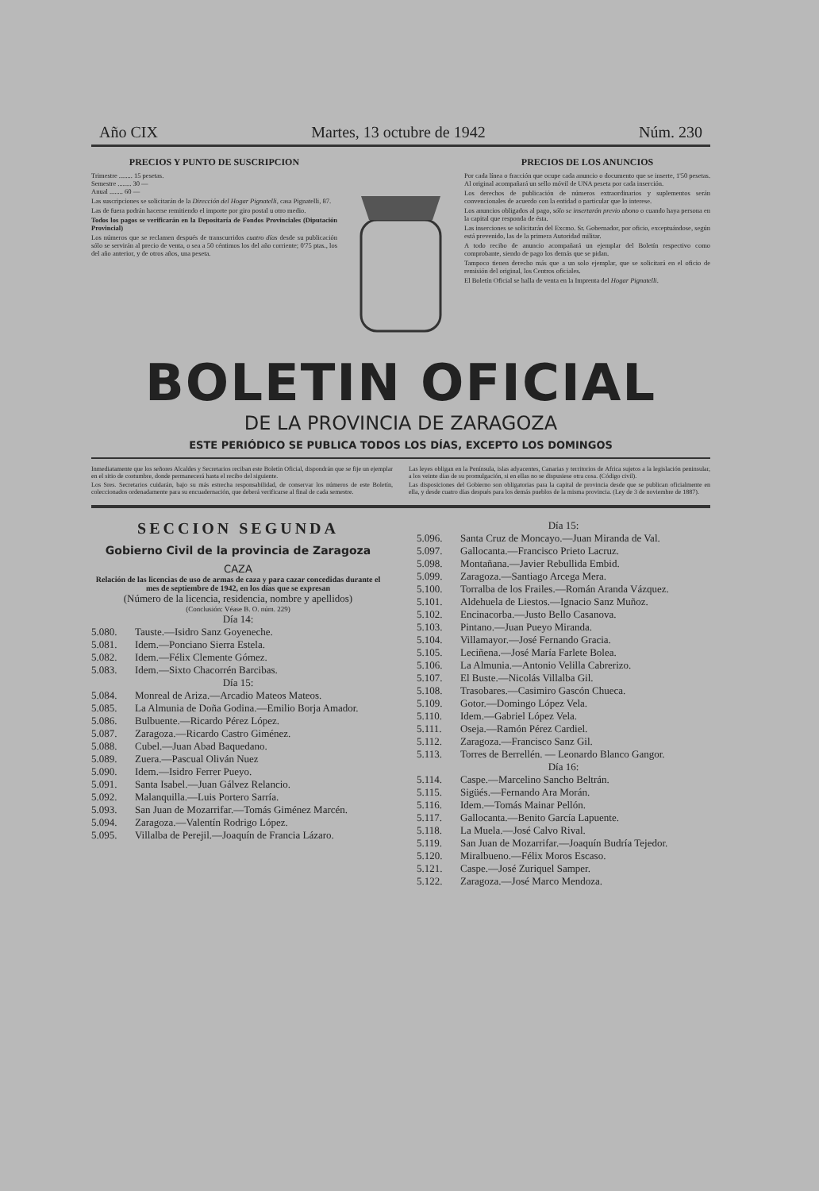Año CIX Martes, 13 octubre de 1942 Núm. 230
PRECIOS Y PUNTO DE SUSCRIPCION
Trimestre ........ 15 pesetas.
Semestre ........ 30 —
Anual ........ 60 —
Las suscripciones se solicitarán de la Dirección del Hogar Pignatelli, casa Pignatelli, 87.
Las de fuera podrán hacerse remitiendo el importe por giro postal u otro medio.
Todos los pagos se verificarán en la Depositaría de Fondos Provinciales (Diputación Provincial)
Los números que se reclamen después de transcurridos cuatro días desde su publicación sólo se servirán al precio de venta, o sea a 50 céntimos los del año corriente; 0'75 ptas., los del año anterior, y de otros años, una peseta.
PRECIOS DE LOS ANUNCIOS
Por cada línea o fracción que ocupe cada anuncio o documento que se inserte, 1'50 pesetas. Al original acompañará un sello móvil de UNA peseta por cada inserción.
Los derechos de publicación de números extraordinarios y suplementos serán convencionales de acuerdo con la entidad o particular que lo interese.
Los anuncios obligados al pago, sólo se insertarán previo abono o cuando haya persona en la capital que responda de ésta.
Las inserciones se solicitarán del Excmo. Sr. Gobernador, por oficio, exceptuándose, según está prevenido, las de la primera Autoridad militar.
A todo recibo de anuncio acompañará un ejemplar del Boletín respectivo como comprobante, siendo de pago los demás que se pidan.
Tampoco tienen derecho más que a un solo ejemplar, que se solicitará en el oficio de remisión del original, los Centros oficiales.
El Boletín Oficial se halla de venta en la Imprenta del Hogar Pignatelli.
BOLETIN OFICIAL
DE LA PROVINCIA DE ZARAGOZA
ESTE PERIÓDICO SE PUBLICA TODOS LOS DÍAS, EXCEPTO LOS DOMINGOS
Inmediatamente que los señores Alcaldes y Secretarios reciban este Boletín Oficial, dispondrán que se fije un ejemplar en el sitio de costumbre, donde permanecerá hasta el recibo del siguiente.
Los Sres. Secretarios cuidarán, bajo su más estrecha responsabilidad, de conservar los números de este Boletín, coleccionados ordenadamente para su encuadernación, que deberá verificarse al final de cada semestre.
Las leyes obligan en la Península, islas adyacentes, Canarias y territorios de Africa sujetos a la legislación peninsular, a los veinte días de su promulgación, si en ellas no se dispusiese otra cosa. (Código civil).
Las disposiciones del Gobierno son obligatorias para la capital de provincia desde que se publican oficialmente en ella, y desde cuatro días después para los demás pueblos de la misma provincia. (Ley de 3 de noviembre de 1887).
SECCION SEGUNDA
Gobierno Civil de la provincia de Zaragoza
CAZA
Relación de las licencias de uso de armas de caza y para cazar concedidas durante el mes de septiembre de 1942, en los días que se expresan
(Número de la licencia, residencia, nombre y apellidos)
(Conclusión: Véase B. O. núm. 229)
Día 14:
5.080. Tauste.—Isidro Sanz Goyeneche.
5.081. Idem.—Ponciano Sierra Estela.
5.082. Idem.—Félix Clemente Gómez.
5.083. Idem.—Sixto Chacorrén Barcibas.
Día 15:
5.084. Monreal de Ariza.—Arcadio Mateos Mateos.
5.085. La Almunia de Doña Godina.—Emilio Borja Amador.
5.086. Bulbuente.—Ricardo Pérez López.
5.087. Zaragoza.—Ricardo Castro Giménez.
5.088. Cubel.—Juan Abad Baquedano.
5.089. Zuera.—Pascual Oliván Nuez
5.090. Idem.—Isidro Ferrer Pueyo.
5.091. Santa Isabel.—Juan Gálvez Relancio.
5.092. Malanquilla.—Luis Portero Sarría.
5.093. San Juan de Mozarrifar.—Tomás Giménez Marcén.
5.094. Zaragoza.—Valentín Rodrigo López.
5.095. Villalba de Perejil.—Joaquín de Francia Lázaro.
Día 15:
5.096. Santa Cruz de Moncayo.—Juan Miranda de Val.
5.097. Gallocanta.—Francisco Prieto Lacruz.
5.098. Montañana.—Javier Rebullida Embid.
5.099. Zaragoza.—Santiago Arcega Mera.
5.100. Torralba de los Frailes.—Román Aranda Vázquez.
5.101. Aldehuela de Liestos.—Ignacio Sanz Muñoz.
5.102. Encinacorba.—Justo Bello Casanova.
5.103. Pintano.—Juan Pueyo Miranda.
5.104. Villamayor.—José Fernando Gracia.
5.105. Leciñena.—José María Farlete Bolea.
5.106. La Almunia.—Antonio Velilla Cabrerizo.
5.107. El Buste.—Nicolás Villalba Gil.
5.108. Trasobares.—Casimiro Gascón Chueca.
5.109. Gotor.—Domingo López Vela.
5.110. Idem.—Gabriel López Vela.
5.111. Oseja.—Ramón Pérez Cardiel.
5.112. Zaragoza.—Francisco Sanz Gil.
5.113. Torres de Berrellén. — Leonardo Blanco Gangor.
Día 16:
5.114. Caspe.—Marcelino Sancho Beltrán.
5.115. Sigüés.—Fernando Ara Morán.
5.116. Idem.—Tomás Mainar Pellón.
5.117. Gallocanta.—Benito García Lapuente.
5.118. La Muela.—José Calvo Rival.
5.119. San Juan de Mozarrifar.—Joaquín Budría Tejedor.
5.120. Miralbueno.—Félix Moros Escaso.
5.121. Caspe.—José Zuriquel Samper.
5.122. Zaragoza.—José Marco Mendoza.